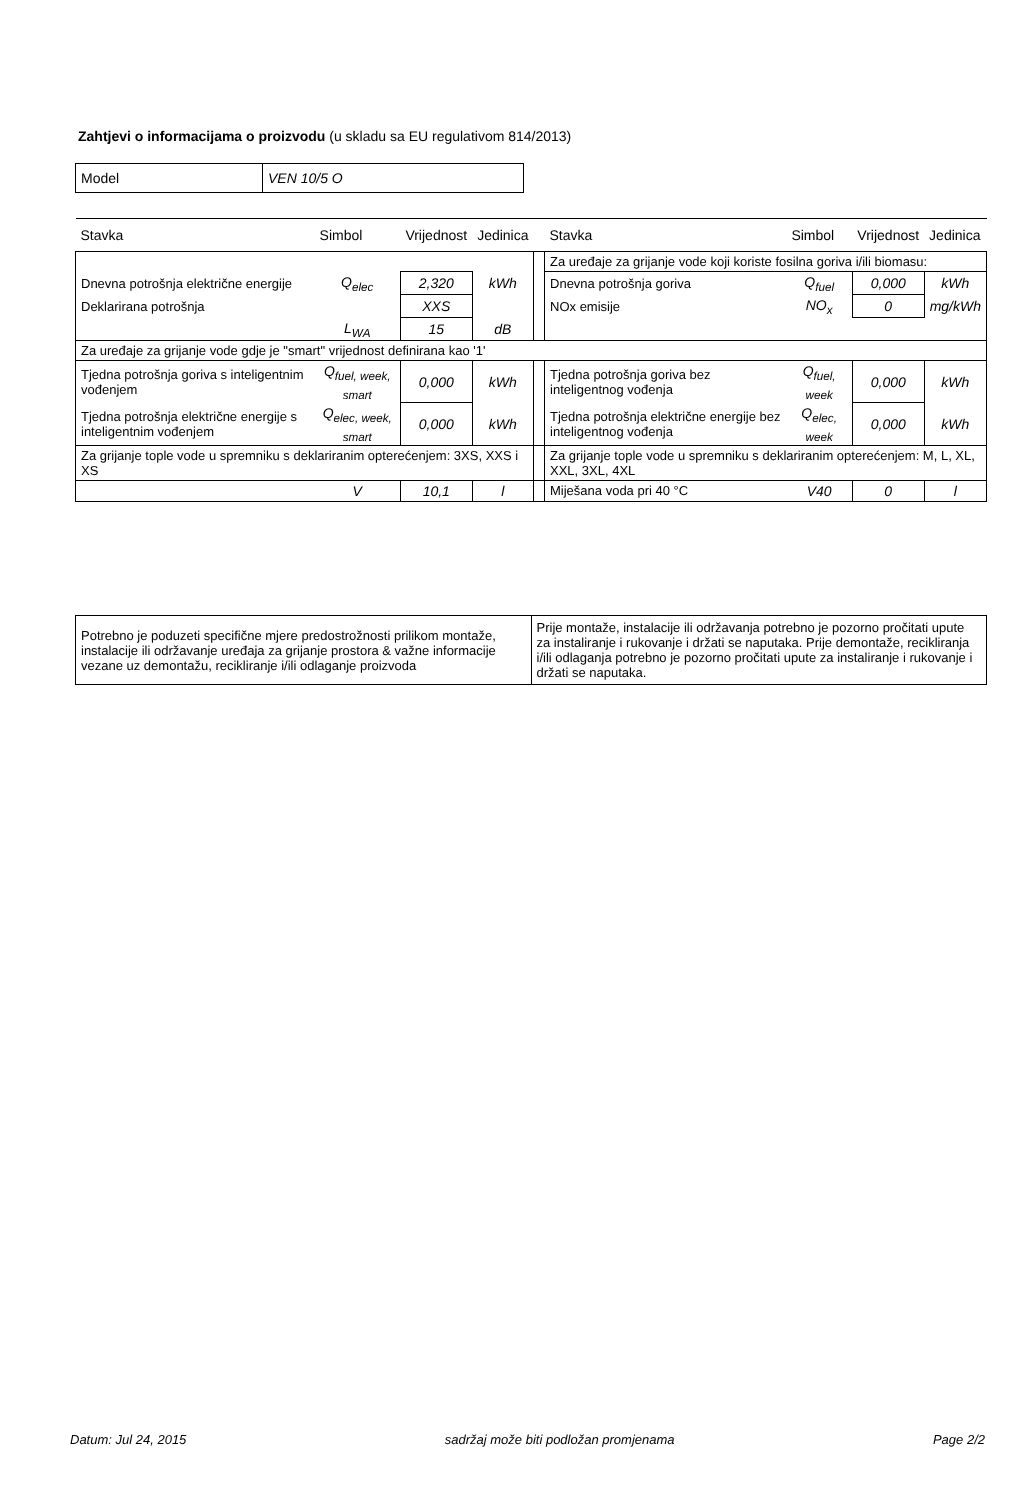Zahtjevi o informacijama o proizvodu (u skladu sa EU regulativom 814/2013)
| Model | VEN 10/5 O |
| Stavka | Simbol | Vrijednost | Jedinica | | Stavka | Simbol | Vrijednost | Jedinica |
| --- | --- | --- | --- | --- | --- | --- | --- | --- |
| | | | | | Za uređaje za grijanje vode koji koriste fosilna goriva i/ili biomasu: | | | |
| Dnevna potrošnja električne energije | Q<sub>elec</sub> | 2,320 | kWh | | Dnevna potrošnja goriva | Q<sub>fuel</sub> | 0,000 | kWh |
| Deklarirana potrošnja | | XXS | | | NOx emisije | NO<sub>x</sub> | 0 | mg/kWh |
| | L<sub>WA</sub> | 15 | dB | | | | | |
| Za uređaje za grijanje vode gdje je "smart" vrijednost definirana kao '1' | | | | | | | | |
| Tjedna potrošnja goriva s inteligentnim vođenjem | Q<sub>fuel, week, smart</sub> | 0,000 | kWh | | Tjedna potrošnja goriva bez inteligentnog vođenja | Q<sub>fuel, week</sub> | 0,000 | kWh |
| Tjedna potrošnja električne energije s inteligentnim vođenjem | Q<sub>elec, week, smart</sub> | 0,000 | kWh | | Tjedna potrošnja električne energije bez inteligentnog vođenja | Q<sub>elec, week</sub> | 0,000 | kWh |
| Za grijanje tople vode u spremniku s deklariranim opterećenjem: 3XS, XXS i XS | | | | | Za grijanje tople vode u spremniku s deklariranim opterećenjem: M, L, XL, XXL, 3XL, 4XL | | | |
| | V | 10,1 | l | | Miješana voda pri 40 °C | V40 | 0 | l |
| Potrebno je poduzeti specifične mjere predostrožnosti prilikom montaže, instalacije ili održavanje uređaja za grijanje prostora & važne informacije vezane uz demontažu, recikliranje i/ili odlaganje proizvoda | Prije montaže, instalacije ili održavanja potrebno je pozorno pročitati upute za instaliranje i rukovanje i držati se naputaka. Prije demontaže, recikliranja i/ili odlaganja potrebno je pozorno pročitati upute za instaliranje i rukovanje i držati se naputaka. |
Datum: Jul 24, 2015 sadržaj može biti podložan promjenama Page 2/2